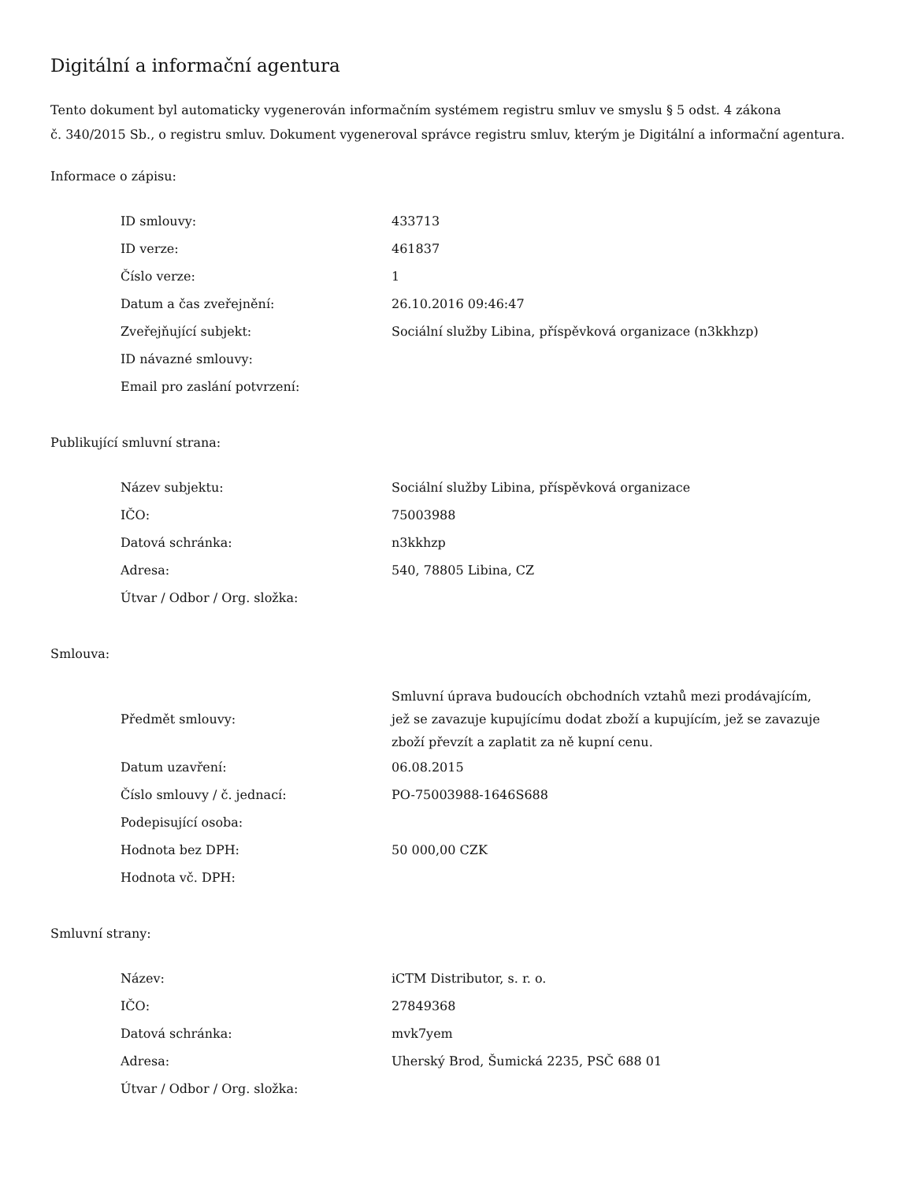Digitální a informační agentura
Tento dokument byl automaticky vygenerován informačním systémem registru smluv ve smyslu § 5 odst. 4 zákona
č. 340/2015 Sb., o registru smluv. Dokument vygeneroval správce registru smluv, kterým je Digitální a informační agentura.
Informace o zápisu:
| ID smlouvy: | 433713 |
| ID verze: | 461837 |
| Číslo verze: | 1 |
| Datum a čas zveřejnění: | 26.10.2016 09:46:47 |
| Zveřejňující subjekt: | Sociální služby Libina, příspěvková organizace (n3kkhzp) |
| ID návazné smlouvy: | |
| Email pro zaslání potvrzení: | |
Publikující smluvní strana:
| Název subjektu: | Sociální služby Libina, příspěvková organizace |
| IČO: | 75003988 |
| Datová schránka: | n3kkhzp |
| Adresa: | 540, 78805 Libina, CZ |
| Útvar / Odbor / Org. složka: | |
Smlouva:
| Předmět smlouvy: | Smluvní úprava budoucích obchodních vztahů mezi prodávajícím, jež se zavazuje kupujícímu dodat zboží a kupujícím, jež se zavazuje zboží převzít a zaplatit za ně kupní cenu. |
| Datum uzavření: | 06.08.2015 |
| Číslo smlouvy / č. jednací: | PO-75003988-1646S688 |
| Podepisující osoba: | |
| Hodnota bez DPH: | 50 000,00 CZK |
| Hodnota vč. DPH: | |
Smluvní strany:
| Název: | iCTM Distributor, s. r. o. |
| IČO: | 27849368 |
| Datová schránka: | mvk7yem |
| Adresa: | Uherský Brod, Šumická 2235, PSČ 688 01 |
| Útvar / Odbor / Org. složka: | |